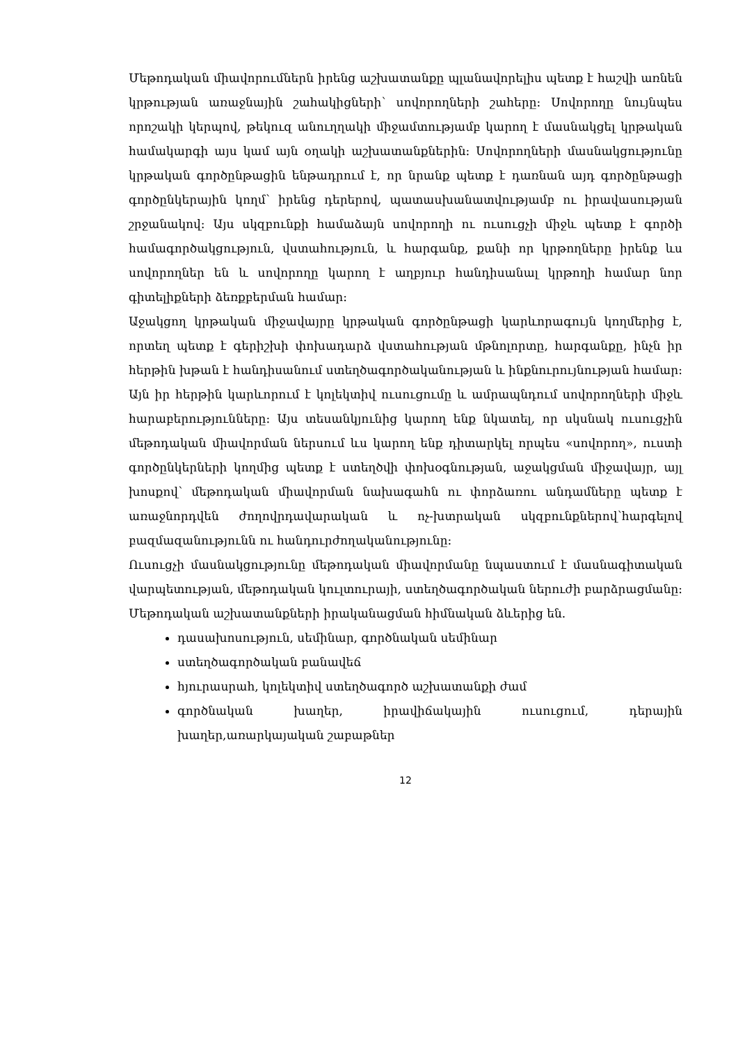Մեթոդական միավորումներն իրենց աշխատանքը պլանավորելիս պետք է հաշվի առնեն կրթության առաջնային շահակիցների՝ սովորողների շահերը: Սովորողը նույնպես որոշակի կերպով, թեկուզ անուղղակի միջամտությամբ կարող է մասնակցել կրթական համակարգի այս կամ այն օղակի աշխատանքներին: Սովորողների մասնակցությունը կրթական գործընթացին ենթադրում է, որ նրանք պետք է դառնան այդ գործընթացի գործընկերային կողմ՝ իրենց դերերով, պատասխանատվությամբ ու իրավասության շրջանակով: Այս սկզբունքի համաձայն սովորողի ու ուսուցչի միջև պետք է գործի համագործակցություն, վստահություն, և հարգանք, քանի որ կրթողները իրենք ևս սովորողներ են և սովորողը կարող է աղբյուր հանդիսանալ կրթողի համար նոր գիտելիքների ձեռքբերման համար:
Աջակցող կրթական միջավայրը կրթական գործընթացի կարևորագույն կողմերից է, որտեղ պետք է գերիշխի փոխադարձ վստահության մթնոլորտը, հարգանքը, ինչն իր հերթին խթան է հանդիսանում ստեղծագործականության և ինքնուրույնության համար: Այն իր հերթին կարևորում է կոլեկտիվ ուսուցումը և ամրապնդում սովորողների միջև հարաբերությունները: Այս տեսանկյունից կարող ենք նկատել, որ սկսնակ ուսուցչին մեթոդական միավորման ներսում ևս կարող ենք դիտարկել որպես «սովորող», ուստի գործընկերների կողմից պետք է ստեղծվի փոխօգնության, աջակցման միջավայր, այլ խոսքով՝ մեթոդական միավորման նախագահն ու փորձառու անդամները պետք է առաջնորդվեն ժողովրդավարական և ոչ-խտրական սկզբունքներով՝հարգելով բազմազանությունն ու հանդուրժողականությունը:
Ուսուցչի մասնակցությունը մեթոդական միավորմանը նպաստում է մասնագիտական վարպետության, մեթոդական կուլտուրայի, ստեղծագործական ներուժի բարձրացմանը: Մեթոդական աշխատանքների իրականացման հիմնական ձևերից են.
դասախոսություն, սեմինար, գործնական սեմինար
ստեղծագործական բանավեճ
հյուրասրահ, կոլեկտիվ ստեղծագործ աշխատանքի ժամ
գործնական խաղեր, իրավիճակային ուսուցում, դերային խաղեր,առարկայական շաբաթներ
12